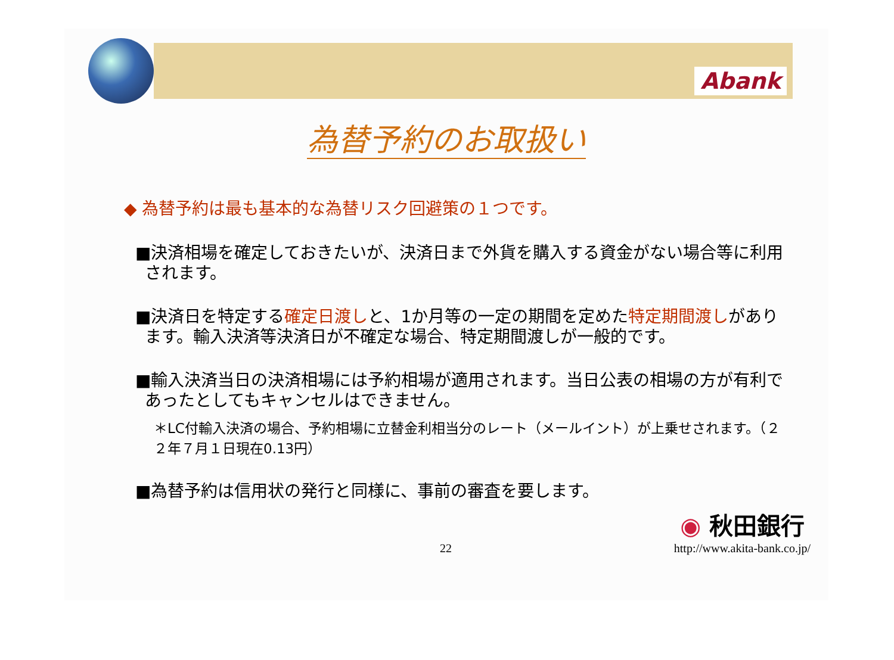Abank
為替予約のお取扱い
◆ 為替予約は最も基本的な為替リスク回避策の１つです。
■決済相場を確定しておきたいが、決済日まで外貨を購入する資金がない場合等に利用されます。
■決済日を特定する確定日渡しと、1か月等の一定の期間を定めた特定期間渡しがあります。輸入決済等決済日が不確定な場合、特定期間渡しが一般的です。
■輸入決済当日の決済相場には予約相場が適用されます。当日公表の相場の方が有利であったとしてもキャンセルはできません。
＊LC付輸入決済の場合、予約相場に立替金利相当分のレート（メールイント）が上乗せされます。（２２年７月１日現在0.13円）
■為替予約は信用状の発行と同様に、事前の審査を要します。
◉ 秋田銀行
22 http://www.akita-bank.co.jp/